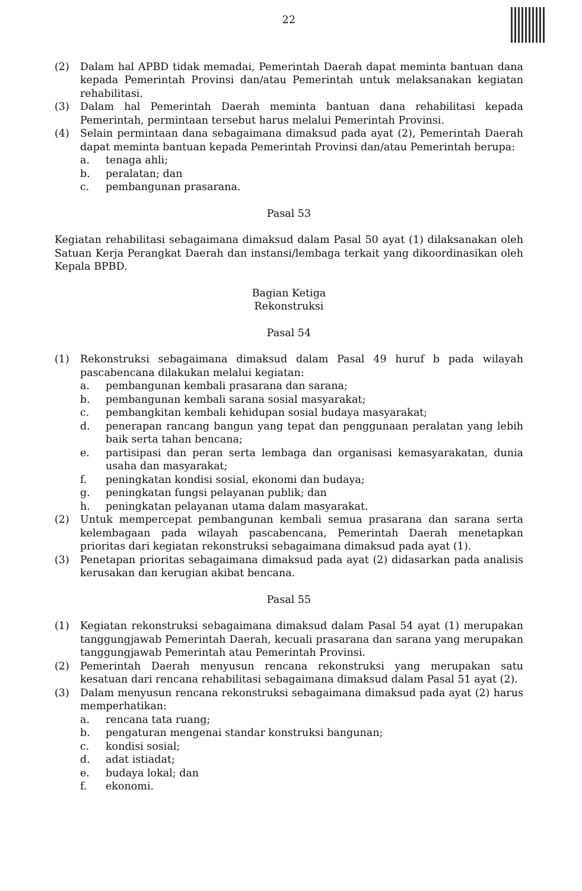22
(2) Dalam hal APBD tidak memadai, Pemerintah Daerah dapat meminta bantuan dana kepada Pemerintah Provinsi dan/atau Pemerintah untuk melaksanakan kegiatan rehabilitasi.
(3) Dalam hal Pemerintah Daerah meminta bantuan dana rehabilitasi kepada Pemerintah, permintaan tersebut harus melalui Pemerintah Provinsi.
(4) Selain permintaan dana sebagaimana dimaksud pada ayat (2), Pemerintah Daerah dapat meminta bantuan kepada Pemerintah Provinsi dan/atau Pemerintah berupa:
a. tenaga ahli;
b. peralatan; dan
c. pembangunan prasarana.
Pasal 53
Kegiatan rehabilitasi sebagaimana dimaksud dalam Pasal 50 ayat (1) dilaksanakan oleh Satuan Kerja Perangkat Daerah dan instansi/lembaga terkait yang dikoordinasikan oleh Kepala BPBD.
Bagian Ketiga
Rekonstruksi
Pasal 54
(1) Rekonstruksi sebagaimana dimaksud dalam Pasal 49 huruf b pada wilayah pascabencana dilakukan melalui kegiatan:
a. pembangunan kembali prasarana dan sarana;
b. pembangunan kembali sarana sosial masyarakat;
c. pembangkitan kembali kehidupan sosial budaya masyarakat;
d. penerapan rancang bangun yang tepat dan penggunaan peralatan yang lebih baik serta tahan bencana;
e. partisipasi dan peran serta lembaga dan organisasi kemasyarakatan, dunia usaha dan masyarakat;
f. peningkatan kondisi sosial, ekonomi dan budaya;
g. peningkatan fungsi pelayanan publik; dan
h. peningkatan pelayanan utama dalam masyarakat.
(2) Untuk mempercepat pembangunan kembali semua prasarana dan sarana serta kelembagaan pada wilayah pascabencana, Pemerintah Daerah menetapkan prioritas dari kegiatan rekonstruksi sebagaimana dimaksud pada ayat (1).
(3) Penetapan prioritas sebagaimana dimaksud pada ayat (2) didasarkan pada analisis kerusakan dan kerugian akibat bencana.
Pasal 55
(1) Kegiatan rekonstruksi sebagaimana dimaksud dalam Pasal 54 ayat (1) merupakan tanggungjawab Pemerintah Daerah, kecuali prasarana dan sarana yang merupakan tanggungjawab Pemerintah atau Pemerintah Provinsi.
(2) Pemerintah Daerah menyusun rencana rekonstruksi yang merupakan satu kesatuan dari rencana rehabilitasi sebagaimana dimaksud dalam Pasal 51 ayat (2).
(3) Dalam menyusun rencana rekonstruksi sebagaimana dimaksud pada ayat (2) harus memperhatikan:
a. rencana tata ruang;
b. pengaturan mengenai standar konstruksi bangunan;
c. kondisi sosial;
d. adat istiadat;
e. budaya lokal; dan
f. ekonomi.